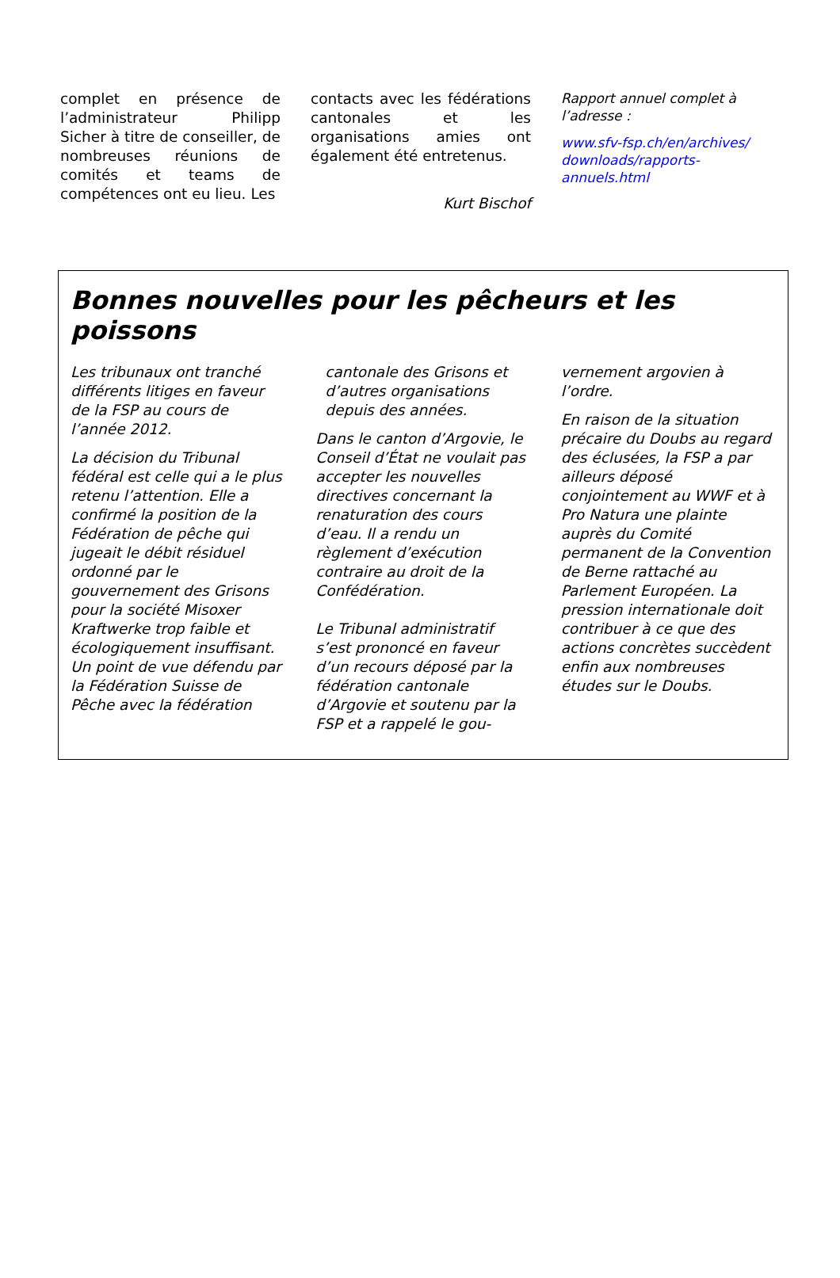complet en présence de l’administrateur Philipp Sicher à titre de conseiller, de nombreuses réunions de comités et teams de compétences ont eu lieu. Les
contacts avec les fédérations cantonales et les organisations amies ont également été entretenus.
Kurt Bischof
Rapport annuel complet à l’adresse :
www.sfv-fsp.ch/en/archives/ downloads/rapports-annuels.html
Bonnes nouvelles pour les pêcheurs et les poissons
Les tribunaux ont tranché différents litiges en faveur de la FSP au cours de l’année 2012.
La décision du Tribunal fédéral est celle qui a le plus retenu l’attention. Elle a confirmé la position de la Fédération de pêche qui jugeait le débit résiduel ordonné par le gouvernement des Grisons pour la société Misoxer Kraftwerke trop faible et écologiquement insuffisant. Un point de vue défendu par la Fédération Suisse de Pêche avec la fédération
cantonale des Grisons et d’autres organisations depuis des années.
Dans le canton d’Argovie, le Conseil d’État ne voulait pas accepter les nouvelles directives concernant la renaturation des cours d’eau. Il a rendu un règlement d’exécution contraire au droit de la Confédération.
Le Tribunal administratif s’est prononcé en faveur d’un recours déposé par la fédération cantonale d’Argovie et soutenu par la FSP et a rappelé le gou-
vernement argovien à l’ordre.
En raison de la situation précaire du Doubs au regard des éclusées, la FSP a par ailleurs déposé conjointement au WWF et à Pro Natura une plainte auprès du Comité permanent de la Convention de Berne rattaché au Parlement Européen. La pression internationale doit contribuer à ce que des actions concrètes succèdent enfin aux nombreuses études sur le Doubs.